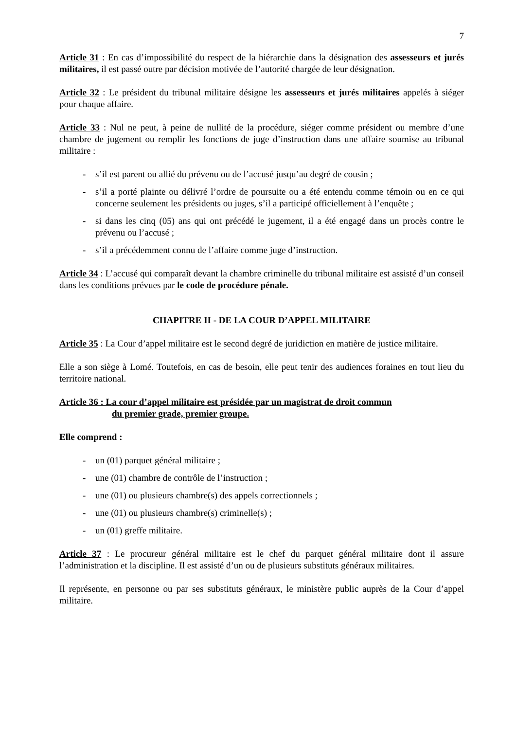7
Article 31 : En cas d’impossibilité du respect de la hiérarchie dans la désignation des assesseurs et jurés militaires, il est passé outre par décision motivée de l’autorité chargée de leur désignation.
Article 32 : Le président du tribunal militaire désigne les assesseurs et jurés militaires appelés à siéger pour chaque affaire.
Article 33 : Nul ne peut, à peine de nullité de la procédure, siéger comme président ou membre d’une chambre de jugement ou remplir les fonctions de juge d’instruction dans une affaire soumise au tribunal militaire :
- s’il est parent ou allié du prévenu ou de l’accusé jusqu’au degré de cousin ;
- s’il a porté plainte ou délivré l’ordre de poursuite ou a été entendu comme témoin ou en ce qui concerne seulement les présidents ou juges, s’il a participé officiellement à l’enquête ;
- si dans les cinq (05) ans qui ont précédé le jugement, il a été engagé dans un procès contre le prévenu ou l’accusé ;
- s’il a précédemment connu de l’affaire comme juge d’instruction.
Article 34 : L’accusé qui comparaît devant la chambre criminelle du tribunal militaire est assisté d’un conseil dans les conditions prévues par le code de procédure pénale.
CHAPITRE II - DE LA COUR D’APPEL MILITAIRE
Article 35 : La Cour d’appel militaire est le second degré de juridiction en matière de justice militaire.
Elle a son siège à Lomé. Toutefois, en cas de besoin, elle peut tenir des audiences foraines en tout lieu du territoire national.
Article 36 : La cour d’appel militaire est présidée par un magistrat de droit commun
du premier grade, premier groupe.
Elle comprend :
- un (01) parquet général militaire ;
- une (01) chambre de contrôle de l’instruction ;
- une (01) ou plusieurs chambre(s) des appels correctionnels ;
- une (01) ou plusieurs chambre(s) criminelle(s) ;
- un (01) greffe militaire.
Article 37 : Le procureur général militaire est le chef du parquet général militaire dont il assure l’administration et la discipline. Il est assisté d’un ou de plusieurs substituts généraux militaires.
Il représente, en personne ou par ses substituts généraux, le ministère public auprès de la Cour d’appel militaire.